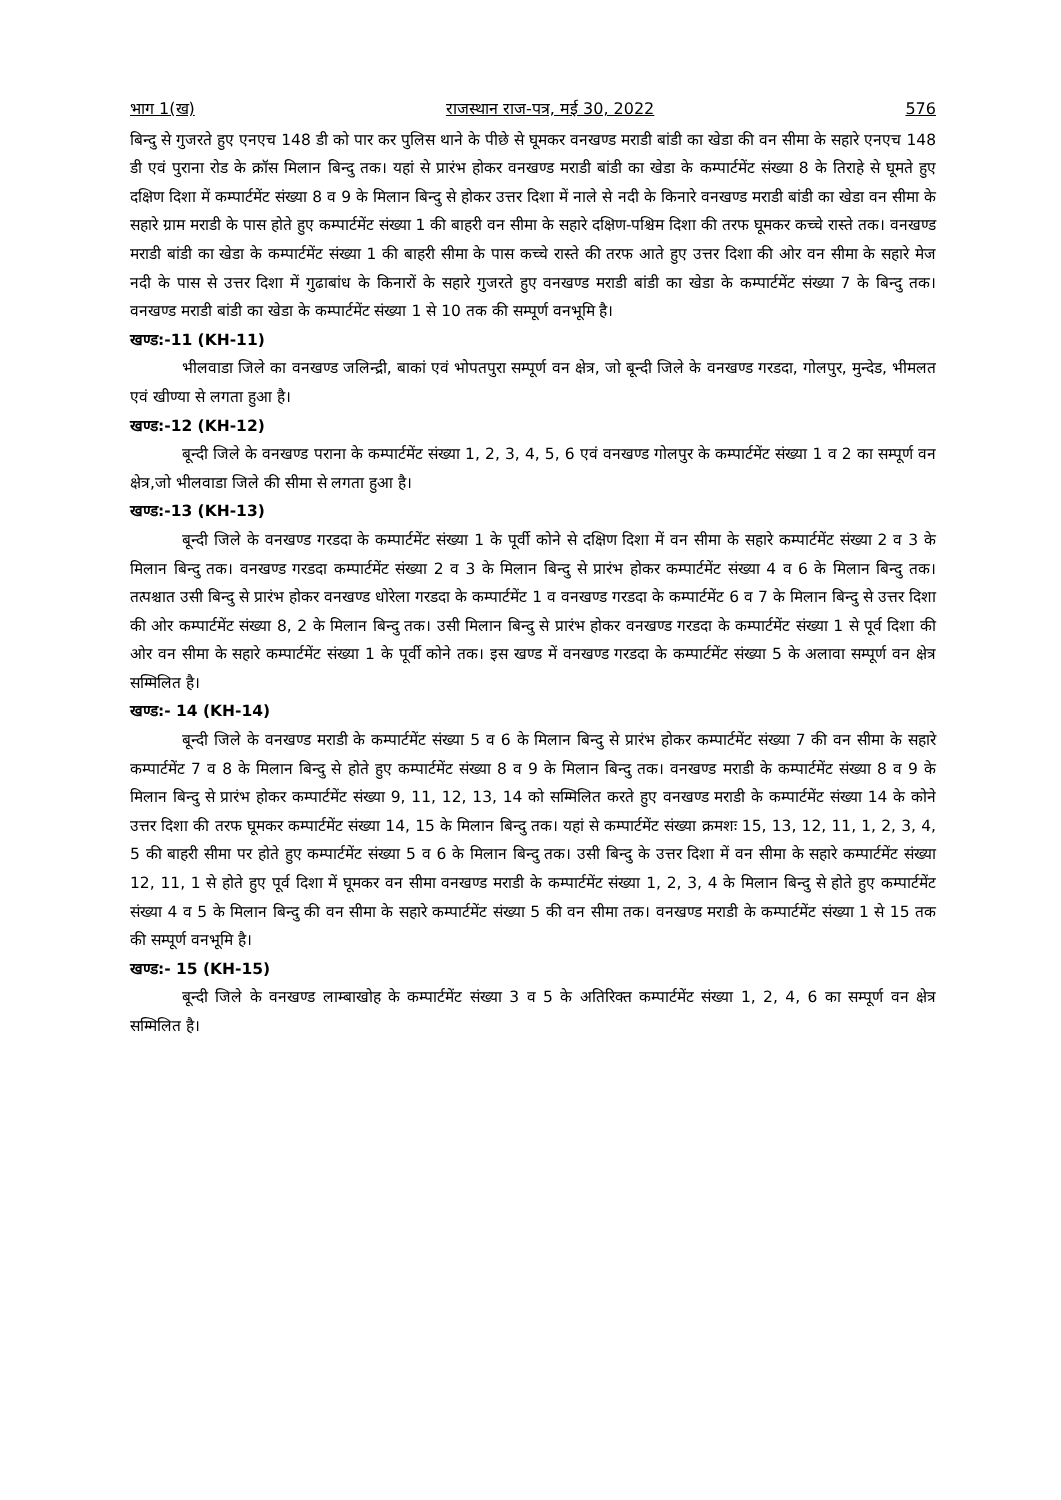भाग 1(ख) राजस्थान राज-पत्र, मई 30, 2022 576
बिन्दु से गुजरते हुए एनएच 148 डी को पार कर पुलिस थाने के पीछे से घूमकर वनखण्ड मराडी बांडी का खेडा की वन सीमा के सहारे एनएच 148 डी एवं पुराना रोड के क्रॉस मिलान बिन्दु तक। यहां से प्रारंभ होकर वनखण्ड मराडी बांडी का खेडा के कम्पार्टमेंट संख्या 8 के तिराहे से घूमते हुए दक्षिण दिशा में कम्पार्टमेंट संख्या 8 व 9 के मिलान बिन्दु से होकर उत्तर दिशा में नाले से नदी के किनारे वनखण्ड मराडी बांडी का खेडा वन सीमा के सहारे ग्राम मराडी के पास होते हुए कम्पार्टमेंट संख्या 1 की बाहरी वन सीमा के सहारे दक्षिण-पश्चिम दिशा की तरफ घूमकर कच्चे रास्ते तक। वनखण्ड मराडी बांडी का खेडा के कम्पार्टमेंट संख्या 1 की बाहरी सीमा के पास कच्चे रास्ते की तरफ आते हुए उत्तर दिशा की ओर वन सीमा के सहारे मेज नदी के पास से उत्तर दिशा में गुढाबांध के किनारों के सहारे गुजरते हुए वनखण्ड मराडी बांडी का खेडा के कम्पार्टमेंट संख्या 7 के बिन्दु तक। वनखण्ड मराडी बांडी का खेडा के कम्पार्टमेंट संख्या 1 से 10 तक की सम्पूर्ण वनभूमि है।
खण्ड:-11 (KH-11)
भीलवाडा जिले का वनखण्ड जलिन्द्री, बाकां एवं भोपतपुरा सम्पूर्ण वन क्षेत्र, जो बून्दी जिले के वनखण्ड गरडदा, गोलपुर, मुन्देड, भीमलत एवं खीण्या से लगता हुआ है।
खण्ड:-12 (KH-12)
बून्दी जिले के वनखण्ड पराना के कम्पार्टमेंट संख्या 1, 2, 3, 4, 5, 6 एवं वनखण्ड गोलपुर के कम्पार्टमेंट संख्या 1 व 2 का सम्पूर्ण वन क्षेत्र,जो भीलवाडा जिले की सीमा से लगता हुआ है।
खण्ड:-13 (KH-13)
बून्दी जिले के वनखण्ड गरडदा के कम्पार्टमेंट संख्या 1 के पूर्वी कोने से दक्षिण दिशा में वन सीमा के सहारे कम्पार्टमेंट संख्या 2 व 3 के मिलान बिन्दु तक। वनखण्ड गरडदा कम्पार्टमेंट संख्या 2 व 3 के मिलान बिन्दु से प्रारंभ होकर कम्पार्टमेंट संख्या 4 व 6 के मिलान बिन्दु तक। तत्पश्चात उसी बिन्दु से प्रारंभ होकर वनखण्ड धोरेला गरडदा के कम्पार्टमेंट 1 व वनखण्ड गरडदा के कम्पार्टमेंट 6 व 7 के मिलान बिन्दु से उत्तर दिशा की ओर कम्पार्टमेंट संख्या 8, 2 के मिलान बिन्दु तक। उसी मिलान बिन्दु से प्रारंभ होकर वनखण्ड गरडदा के कम्पार्टमेंट संख्या 1 से पूर्व दिशा की ओर वन सीमा के सहारे कम्पार्टमेंट संख्या 1 के पूर्वी कोने तक। इस खण्ड में वनखण्ड गरडदा के कम्पार्टमेंट संख्या 5 के अलावा सम्पूर्ण वन क्षेत्र सम्मिलित है।
खण्ड:- 14 (KH-14)
बून्दी जिले के वनखण्ड मराडी के कम्पार्टमेंट संख्या 5 व 6 के मिलान बिन्दु से प्रारंभ होकर कम्पार्टमेंट संख्या 7 की वन सीमा के सहारे कम्पार्टमेंट 7 व 8 के मिलान बिन्दु से होते हुए कम्पार्टमेंट संख्या 8 व 9 के मिलान बिन्दु तक। वनखण्ड मराडी के कम्पार्टमेंट संख्या 8 व 9 के मिलान बिन्दु से प्रारंभ होकर कम्पार्टमेंट संख्या 9, 11, 12, 13, 14 को सम्मिलित करते हुए वनखण्ड मराडी के कम्पार्टमेंट संख्या 14 के कोने उत्तर दिशा की तरफ घूमकर कम्पार्टमेंट संख्या 14, 15 के मिलान बिन्दु तक। यहां से कम्पार्टमेंट संख्या क्रमशः 15, 13, 12, 11, 1, 2, 3, 4, 5 की बाहरी सीमा पर होते हुए कम्पार्टमेंट संख्या 5 व 6 के मिलान बिन्दु तक। उसी बिन्दु के उत्तर दिशा में वन सीमा के सहारे कम्पार्टमेंट संख्या 12, 11, 1 से होते हुए पूर्व दिशा में घूमकर वन सीमा वनखण्ड मराडी के कम्पार्टमेंट संख्या 1, 2, 3, 4 के मिलान बिन्दु से होते हुए कम्पार्टमेंट संख्या 4 व 5 के मिलान बिन्दु की वन सीमा के सहारे कम्पार्टमेंट संख्या 5 की वन सीमा तक। वनखण्ड मराडी के कम्पार्टमेंट संख्या 1 से 15 तक की सम्पूर्ण वनभूमि है।
खण्ड:- 15 (KH-15)
बून्दी जिले के वनखण्ड लाम्बाखोह के कम्पार्टमेंट संख्या 3 व 5 के अतिरिक्त कम्पार्टमेंट संख्या 1, 2, 4, 6 का सम्पूर्ण वन क्षेत्र सम्मिलित है।